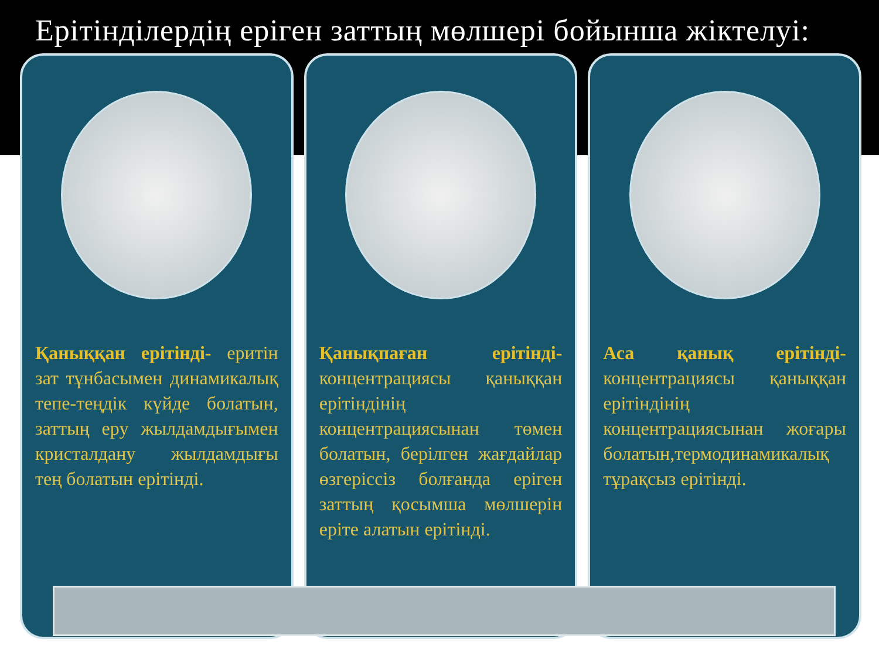Ерітінділердің еріген заттың мөлшері бойынша жіктелуі:
Қаныққан ерітінді- еритін зат тұнбасымен динамикалық тепе-теңдік күйде болатын, заттың еру жылдамдығымен кристалдану жылдамдығы тең болатын ерітінді.
Қанықпаған ерітінді- концентрациясы қаныққан ерітіндінің концентрациясынан төмен болатын, берілген жағдайлар өзгеріссіз болғанда еріген заттың қосымша мөлшерін еріте алатын ерітінді.
Аса қанық ерітінді- концентрациясы қаныққан ерітіндінің концентрациясынан жоғары болатын,термодинамикалық тұрақсыз ерітінді.